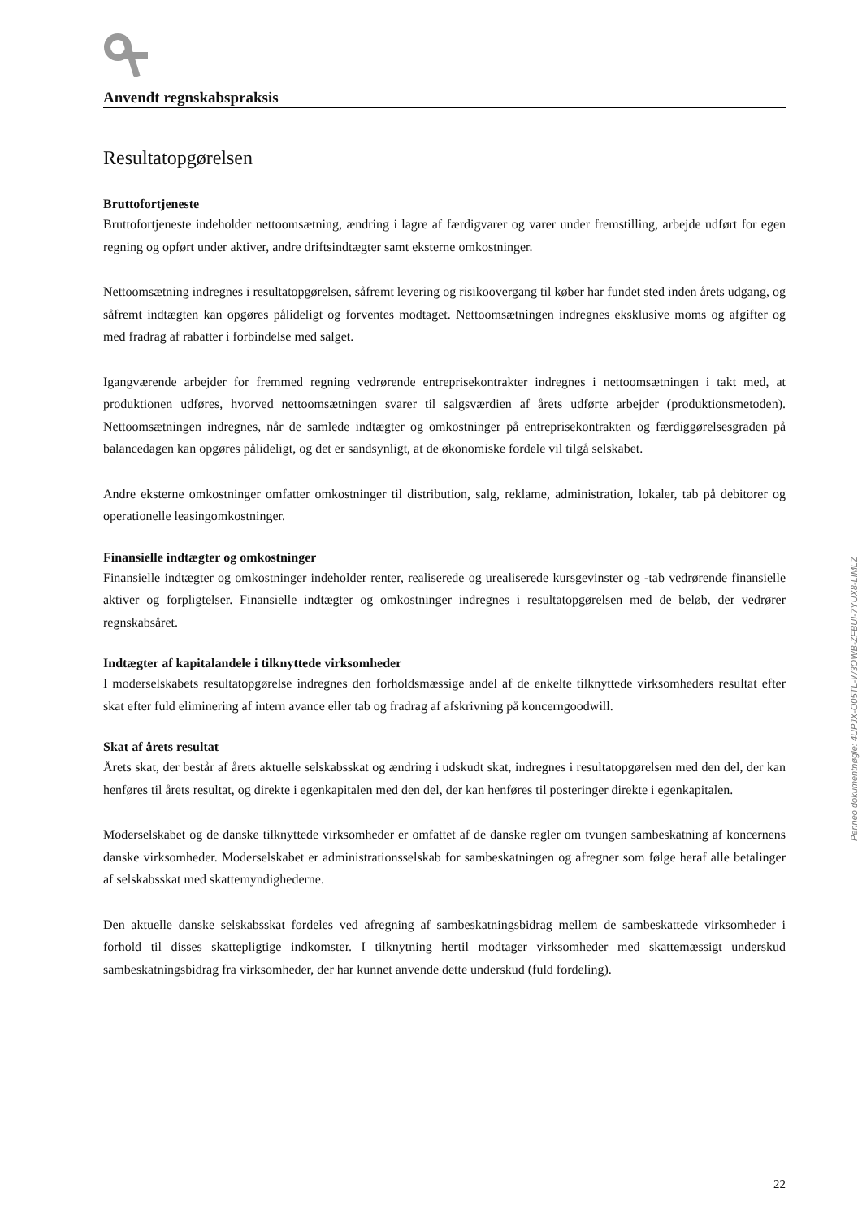Anvendt regnskabspraksis
Resultatopgørelsen
Bruttofortjeneste
Bruttofortjeneste indeholder nettoomsætning, ændring i lagre af færdigvarer og varer under fremstilling, arbejde udført for egen regning og opført under aktiver, andre driftsindtægter samt eksterne omkostninger.
Nettoomsætning indregnes i resultatopgørelsen, såfremt levering og risikoovergang til køber har fundet sted inden årets udgang, og såfremt indtægten kan opgøres påli­deligt og forventes modtaget. Nettoomsætningen indregnes eksklusive moms og afgifter og med fradrag af rabatter i forbindelse med salget.
Igangværende arbejder for fremmed regning vedrørende entreprisekontrakter indregnes i nettoomsætningen i takt med, at produktionen udføres, hvorved nettoomsætningen svarer til salgsværdien af årets udførte arbejder (produktionsmetoden). Nettoomsætningen indregnes, når de samlede indtægter og omkostninger på entreprisekontrakten og færdiggørelsesgraden på balancedagen kan opgøres pålideligt, og det er sandsynligt, at de økonomiske fordele vil tilgå selskabet.
Andre eksterne omkostninger omfatter omkostninger til distribution, salg, reklame, administration, lokaler, tab på debitorer og operationelle leasingomkostninger.
Finansielle indtægter og omkostninger
Finansielle indtægter og omkostninger indeholder renter, realiserede og urealiserede kursgevinster og -tab vedrørende finansielle aktiver og forpligtelser. Finansielle indtægter og omkostninger indregnes i resultatopgørelsen med de beløb, der vedrører regnskabsåret.
Indtægter af kapitalandele i tilknyttede virksomheder
I moderselskabets resultatopgørelse indregnes den forholdsmæssige andel af de enkelte tilknyttede virksomheders resultat efter skat efter fuld eliminering af intern avance eller tab og fradrag af afskrivning på koncerngoodwill.
Skat af årets resultat
Årets skat, der består af årets aktuelle selskabsskat og ændring i udskudt skat, indregnes i resultatopgørelsen med den del, der kan henføres til årets resultat, og direkte i egenkapitalen med den del, der kan henføres til posteringer direkte i egenkapitalen.
Moderselskabet og de danske tilknyttede virksomheder er omfattet af de danske regler om tvungen sambeskatning af koncernens danske virksomheder. Moderselskabet er administrationsselskab for sambeskatningen og afregner som følge heraf alle betalinger af selskabsskat med skattemyndighederne.
Den aktuelle danske selskabsskat fordeles ved afregning af sambeskatningsbidrag mellem de sambeskattede virksomheder i forhold til disses skattepligtige indkomster. I tilknytning hertil modtager virksomheder med skattemæssigt underskud sambeskatningsbidrag fra virksomheder, der har kunnet anvende dette underskud (fuld fordeling).
Penneo dokumentnøgle: 4UPJX-O05TL-W3OWB-ZFBUI-7YUX8-LIMLZ
22